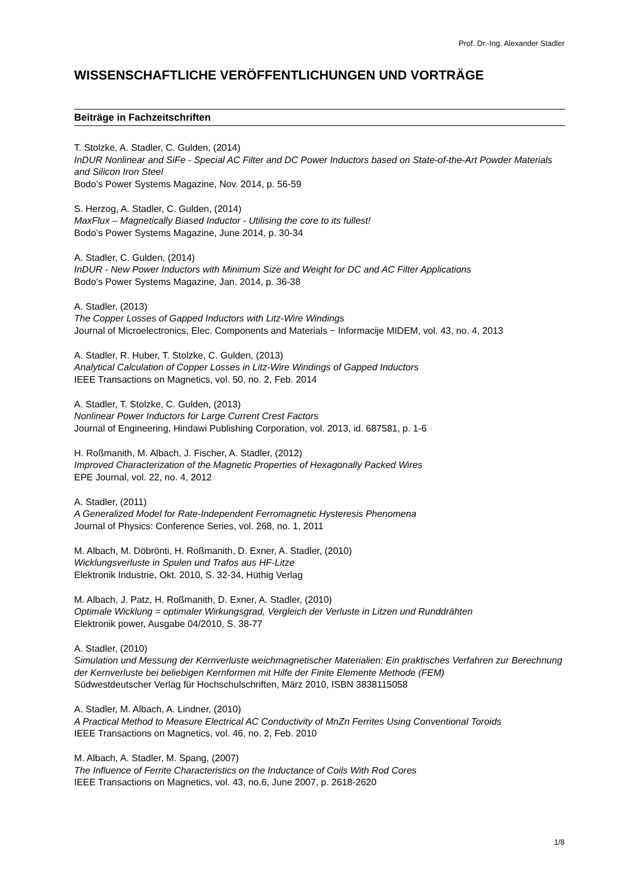Prof. Dr.-Ing. Alexander Stadler
WISSENSCHAFTLICHE VERÖFFENTLICHUNGEN UND VORTRÄGE
Beiträge in Fachzeitschriften
T. Stolzke, A. Stadler, C. Gulden, (2014)
InDUR Nonlinear and SiFe - Special AC Filter and DC Power Inductors based on State-of-the-Art Powder Materials and Silicon Iron Steel
Bodo’s Power Systems Magazine, Nov. 2014, p. 56-59
S. Herzog, A. Stadler, C. Gulden, (2014)
MaxFlux – Magnetically Biased Inductor - Utilising the core to its fullest!
Bodo’s Power Systems Magazine, June 2014, p. 30-34
A. Stadler, C. Gulden, (2014)
InDUR - New Power Inductors with Minimum Size and Weight for DC and AC Filter Applications
Bodo’s Power Systems Magazine, Jan. 2014, p. 36-38
A. Stadler, (2013)
The Copper Losses of Gapped Inductors with Litz-Wire Windings
Journal of Microelectronics, Elec. Components and Materials − Informacije MIDEM, vol. 43, no. 4, 2013
A. Stadler, R. Huber, T. Stolzke, C. Gulden, (2013)
Analytical Calculation of Copper Losses in Litz-Wire Windings of Gapped Inductors
IEEE Transactions on Magnetics, vol. 50, no. 2, Feb. 2014
A. Stadler, T. Stolzke, C. Gulden, (2013)
Nonlinear Power Inductors for Large Current Crest Factors
Journal of Engineering, Hindawi Publishing Corporation, vol. 2013, id. 687581, p. 1-6
H. Roßmanith, M. Albach, J. Fischer, A. Stadler, (2012)
Improved Characterization of the Magnetic Properties of Hexagonally Packed Wires
EPE Journal, vol. 22, no. 4, 2012
A. Stadler, (2011)
A Generalized Model for Rate-Independent Ferromagnetic Hysteresis Phenomena
Journal of Physics: Conference Series, vol. 268, no. 1, 2011
M. Albach, M. Döbrönti, H. Roßmanith, D. Exner, A. Stadler, (2010)
Wicklungsverluste in Spulen und Trafos aus HF-Litze
Elektronik Industrie, Okt. 2010, S. 32-34, Hüthig Verlag
M. Albach, J. Patz, H. Roßmanith, D. Exner, A. Stadler, (2010)
Optimale Wicklung = optimaler Wirkungsgrad, Vergleich der Verluste in Litzen und Runddrähten
Elektronik power, Ausgabe 04/2010, S. 38-77
A. Stadler, (2010)
Simulation und Messung der Kernverluste weichmagnetischer Materialien: Ein praktisches Verfahren zur Berechnung der Kernverluste bei beliebigen Kernformen mit Hilfe der Finite Elemente Methode (FEM)
Südwestdeutscher Verlag für Hochschulschriften, März 2010, ISBN 3838115058
A. Stadler, M. Albach, A. Lindner, (2010)
A Practical Method to Measure Electrical AC Conductivity of MnZn Ferrites Using Conventional Toroids
IEEE Transactions on Magnetics, vol. 46, no. 2, Feb. 2010
M. Albach, A. Stadler, M. Spang, (2007)
The Influence of Ferrite Characteristics on the Inductance of Coils With Rod Cores
IEEE Transactions on Magnetics, vol. 43, no.6, June 2007, p. 2618-2620
1/8